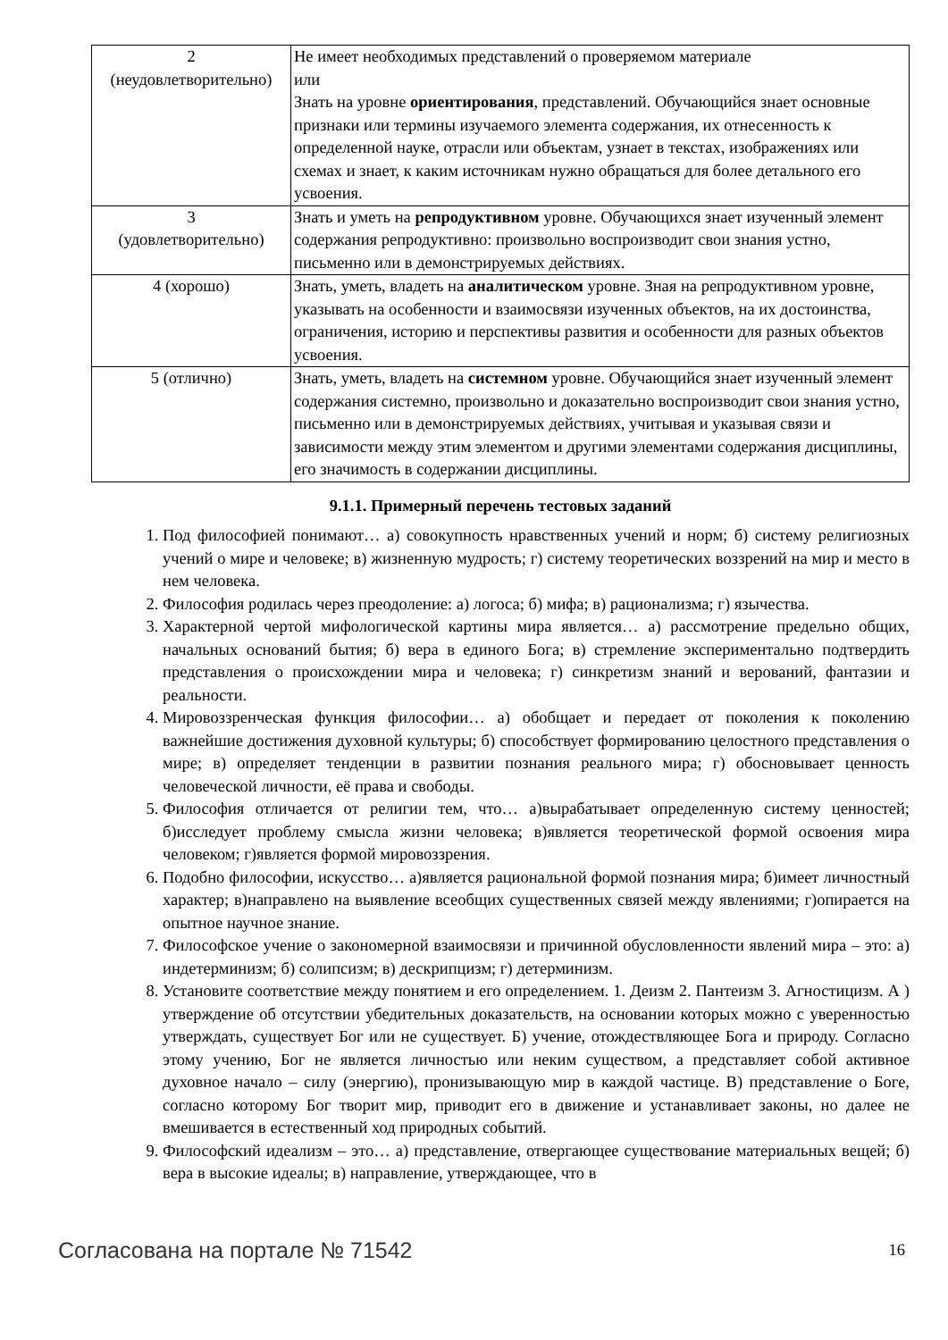| 2 (неудовлетворительно) | Не имеет необходимых представлений о проверяемом материале или Знать на уровне ориентирования , представлений. Обучающийся знает основные признаки или термины изучаемого элемента содержания, их отнесенность к определенной науке, отрасли или объектам, узнает в текстах, изображениях или схемах и знает, к каким источникам нужно обращаться для более детального его усвоения. |
| 3 (удовлетворительно) | Знать и уметь на репродуктивном уровне. Обучающихся знает изученный элемент содержания репродуктивно: произвольно воспроизводит свои знания устно, письменно или в демонстрируемых действиях. |
| 4 (хорошо) | Знать, уметь, владеть на аналитическом уровне. Зная на репродуктивном уровне, указывать на особенности и взаимосвязи изученных объектов, на их достоинства, ограничения, историю и перспективы развития и особенности для разных объектов усвоения. |
| 5 (отлично) | Знать, уметь, владеть на системном уровне. Обучающийся знает изученный элемент содержания системно, произвольно и доказательно воспроизводит свои знания устно, письменно или в демонстрируемых действиях, учитывая и указывая связи и зависимости между этим элементом и другими элементами содержания дисциплины, его значимость в содержании дисциплины. |
9.1.1. Примерный перечень тестовых заданий
1. Под философией понимают… а) совокупность нравственных учений и норм; б) систему религиозных учений о мире и человеке; в) жизненную мудрость; г) систему теоретических воззрений на мир и место в нем человека.
2. Философия родилась через преодоление: а) логоса; б) мифа; в) рационализма; г) язычества.
3. Характерной чертой мифологической картины мира является… а) рассмотрение предельно общих, начальных оснований бытия; б) вера в единого Бога; в) стремление экспериментально подтвердить представления о происхождении мира и человека; г) синкретизм знаний и верований, фантазии и реальности.
4. Мировоззренческая функция философии… а) обобщает и передает от поколения к поколению важнейшие достижения духовной культуры; б) способствует формированию целостного представления о мире; в) определяет тенденции в развитии познания реального мира; г) обосновывает ценность человеческой личности, её права и свободы.
5. Философия отличается от религии тем, что… а)вырабатывает определенную систему ценностей; б)исследует проблему смысла жизни человека; в)является теоретической формой освоения мира человеком; г)является формой мировоззрения.
6. Подобно философии, искусство… а)является рациональной формой познания мира; б)имеет личностный характер; в)направлено на выявление всеобщих существенных связей между явлениями; г)опирается на опытное научное знание.
7. Философское учение о закономерной взаимосвязи и причинной обусловленности явлений мира – это: а) индетерминизм; б) солипсизм; в) дескрипцизм; г) детерминизм.
8. Установите соответствие между понятием и его определением. 1. Деизм 2. Пантеизм 3. Агностицизм. А ) утверждение об отсутствии убедительных доказательств, на основании которых можно с уверенностью утверждать, существует Бог или не существует. Б) учение, отождествляющее Бога и природу. Согласно этому учению, Бог не является личностью или неким существом, а представляет собой активное духовное начало – силу (энергию), пронизывающую мир в каждой частице. В) представление о Боге, согласно которому Бог творит мир, приводит его в движение и устанавливает законы, но далее не вмешивается в естественный ход природных событий.
9. Философский идеализм – это… а) представление, отвергающее существование материальных вещей; б) вера в высокие идеалы; в) направление, утверждающее, что в
Согласована на портале № 71542 16